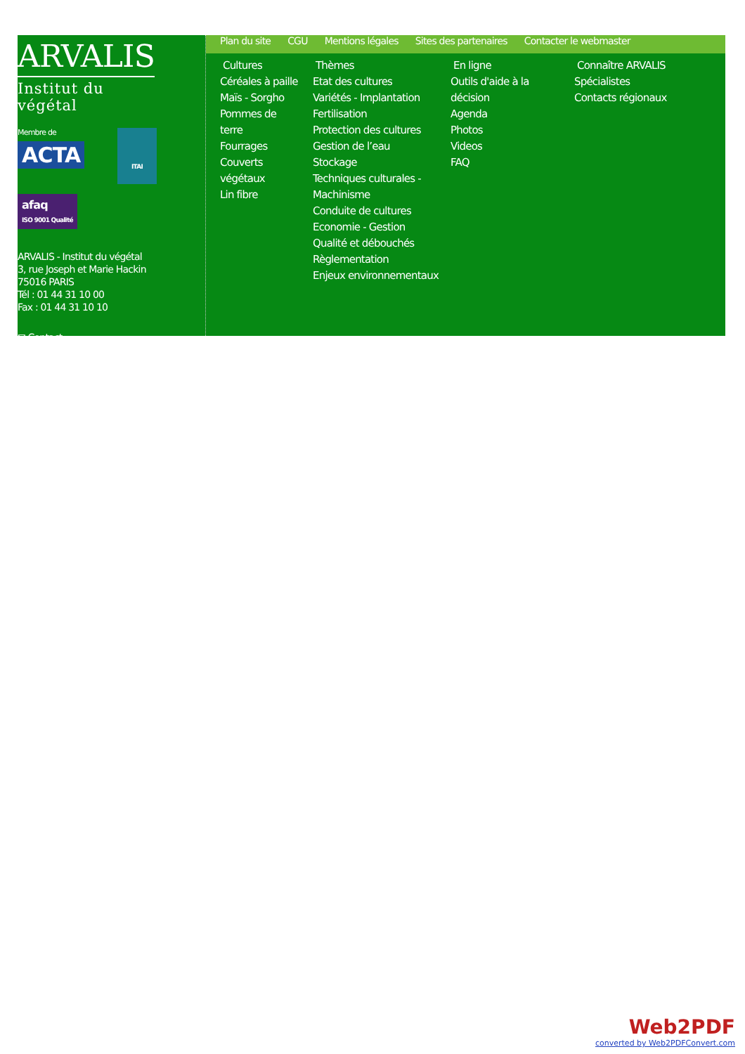ARVALIS
Institut du végétal
Membre de
ACTA
ITAI
afaq
ISO 9001 Qualité
ARVALIS - Institut du végétal
3, rue Joseph et Marie Hackin
75016 PARIS
Tél : 01 44 31 10 00
Fax : 01 44 31 10 10
✉ Contact
Plan du site CGU Mentions légales Sites des partenaires Contacter le webmaster
Cultures
Céréales à paille
Maïs - Sorgho
Pommes de terre
Fourrages
Couverts végétaux
Lin fibre
Thèmes
Etat des cultures
Variétés - Implantation
Fertilisation
Protection des cultures
Gestion de l’eau
Stockage
Techniques culturales -
Machinisme
Conduite de cultures
Economie - Gestion
Qualité et débouchés
Règlementation
Enjeux environnementaux
En ligne
Outils d'aide à la décision
Agenda
Photos
Videos
FAQ
Connaître ARVALIS
Spécialistes
Contacts régionaux
Web2PDF
converted by Web2PDFConvert.com